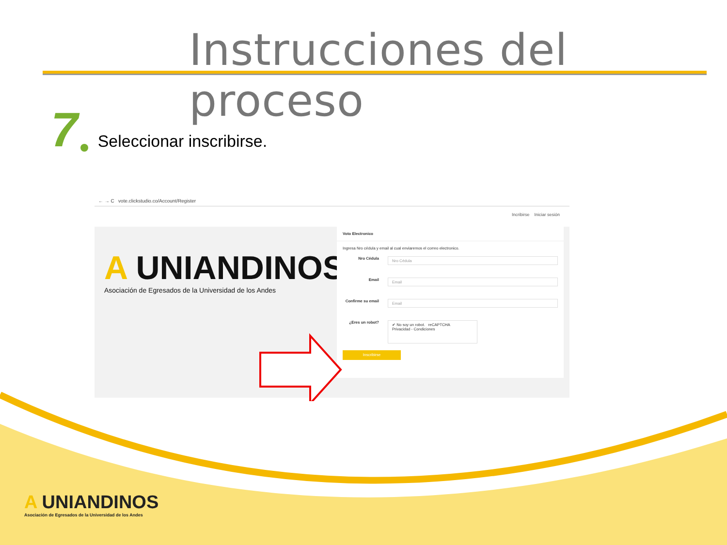Instrucciones del proceso
7 Seleccionar inscribirse.
← → C vote.clickstudio.co/Account/Register
Incribirse Iniciar sesión
A UNIANDINOS
Asociación de Egresados de la Universidad de los Andes
Voto Electronico
Ingresa Nro cédula y email al cual enviaremos el correo electronico.
Nro Cédula
Nro Cédula
Email
Email
Confirme su email
Email
¿Eres un robot?
✔ No soy un robot. reCAPTCHA
Privacidad - Condiciones
Inscribirse
A UNIANDINOS
Asociación de Egresados de la Universidad de los Andes